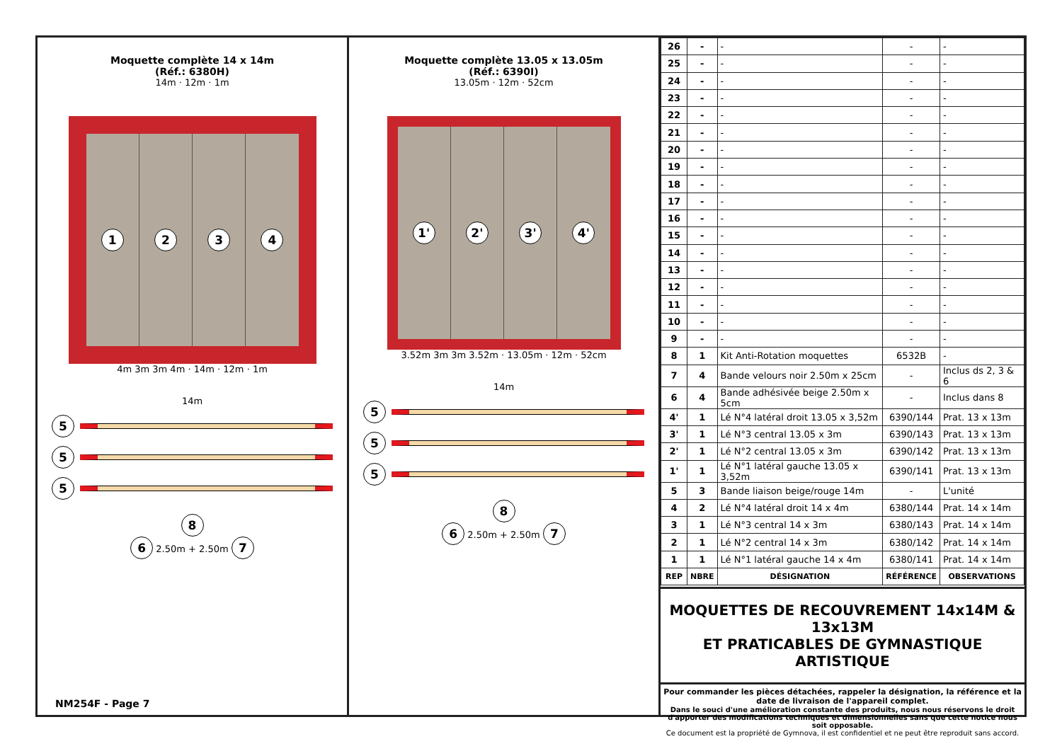Moquette complète 14 x 14m
(Réf.: 6380H)
14m · 12m · 1m
1 2 3 4
4m 3m 3m 4m · 14m · 12m · 1m
14m
5
5
5
8
6 2.50m + 2.50m 7
NM254F - Page 7
Moquette complète 13.05 x 13.05m
(Réf.: 6390I)
13.05m · 12m · 52cm
1' 2' 3' 4'
3.52m 3m 3m 3.52m · 13.05m · 12m · 52cm
14m
5
5
5
8
6 2.50m + 2.50m 7
| 26 | - | - | - | - |
| 25 | - | - | - | - |
| 24 | - | - | - | - |
| 23 | - | - | - | - |
| 22 | - | - | - | - |
| 21 | - | - | - | - |
| 20 | - | - | - | - |
| 19 | - | - | - | - |
| 18 | - | - | - | - |
| 17 | - | - | - | - |
| 16 | - | - | - | - |
| 15 | - | - | - | - |
| 14 | - | - | - | - |
| 13 | - | - | - | - |
| 12 | - | - | - | - |
| 11 | - | - | - | - |
| 10 | - | - | - | - |
| 9 | - | - | - | - |
| 8 | 1 | Kit Anti-Rotation moquettes | 6532B | - |
| 7 | 4 | Bande velours noir 2.50m x 25cm | - | Inclus ds 2, 3 & 6 |
| 6 | 4 | Bande adhésivée beige 2.50m x 5cm | - | Inclus dans 8 |
| 4' | 1 | Lé N°4 latéral droit 13.05 x 3,52m | 6390/144 | Prat. 13 x 13m |
| 3' | 1 | Lé N°3 central 13.05 x 3m | 6390/143 | Prat. 13 x 13m |
| 2' | 1 | Lé N°2 central 13.05 x 3m | 6390/142 | Prat. 13 x 13m |
| 1' | 1 | Lé N°1 latéral gauche 13.05 x 3,52m | 6390/141 | Prat. 13 x 13m |
| 5 | 3 | Bande liaison beige/rouge 14m | - | L'unité |
| 4 | 2 | Lé N°4 latéral droit 14 x 4m | 6380/144 | Prat. 14 x 14m |
| 3 | 1 | Lé N°3 central 14 x 3m | 6380/143 | Prat. 14 x 14m |
| 2 | 1 | Lé N°2 central 14 x 3m | 6380/142 | Prat. 14 x 14m |
| 1 | 1 | Lé N°1 latéral gauche 14 x 4m | 6380/141 | Prat. 14 x 14m |
| REP | NBRE | DÉSIGNATION | RÉFÉRENCE | OBSERVATIONS |
MOQUETTES DE RECOUVREMENT 14x14M & 13x13M
ET PRATICABLES DE GYMNASTIQUE ARTISTIQUE
Pour commander les pièces détachées, rappeler la désignation, la référence et la date de livraison de l'appareil complet.
Dans le souci d'une amélioration constante des produits, nous nous réservons le droit d'apporter des modifications techniques et dimensionnelles sans que cette notice nous soit opposable.
Ce document est la propriété de Gymnova, il est confidentiel et ne peut être reproduit sans accord.